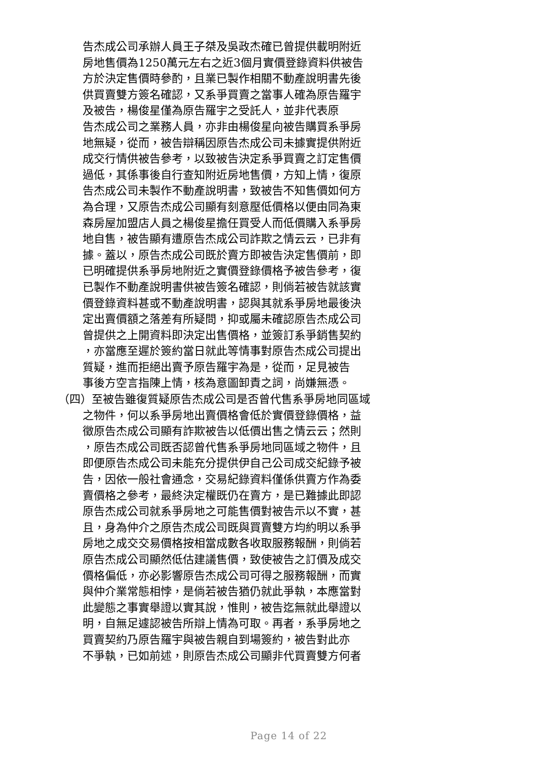告杰成公司承辦人員王子桀及吳政杰確已曾提供載明附近
房地售價為1250萬元左右之近3個月實價登錄資料供被告
方於決定售價時參酌，且業已製作相關不動產說明書先後
供買賣雙方簽名確認，又系爭買賣之當事人確為原告羅宇
及被告，楊俊星僅為原告羅宇之受託人，並非代表原
告杰成公司之業務人員，亦非由楊俊星向被告購買系爭房
地無疑，從而，被告辯稱因原告杰成公司未據實提供附近
成交行情供被告參考，以致被告決定系爭買賣之訂定售價
過低，其係事後自行查知附近房地售價，方知上情，復原
告杰成公司未製作不動產說明書，致被告不知售價如何方
為合理，又原告杰成公司顯有刻意壓低價格以便由同為東
森房屋加盟店人員之楊俊星擔任買受人而低價購入系爭房
地自售，被告顯有遭原告杰成公司詐欺之情云云，已非有
據。蓋以，原告杰成公司既於賣方即被告決定售價前，即
已明確提供系爭房地附近之實價登錄價格予被告參考，復
已製作不動產說明書供被告簽名確認，則倘若被告就該實
價登錄資料甚或不動產說明書，認與其就系爭房地最後決
定出賣價額之落差有所疑問，抑或屬未確認原告杰成公司
曾提供之上開資料即決定出售價格，並簽訂系爭銷售契約
，亦當應至遲於簽約當日就此等情事對原告杰成公司提出
質疑，進而拒絕出賣予原告羅宇為是，從而，足見被告
事後方空言指陳上情，核為意圖卸責之詞，尚嫌無憑。
（四）至被告雖復質疑原告杰成公司是否曾代售系爭房地同區域
之物件，何以系爭房地出賣價格會低於實價登錄價格，益
徵原告杰成公司顯有詐欺被告以低價出售之情云云；然則
，原告杰成公司既否認曾代售系爭房地同區域之物件，且
即便原告杰成公司未能充分提供伊自己公司成交紀錄予被
告，因依一般社會通念，交易紀錄資料僅係供賣方作為委
賣價格之參考，最終決定權既仍在賣方，是已難據此即認
原告杰成公司就系爭房地之可能售價對被告示以不實，甚
且，身為仲介之原告杰成公司既與買賣雙方均約明以系爭
房地之成交交易價格按相當成數各收取服務報酬，則倘若
原告杰成公司顯然低估建議售價，致使被告之訂價及成交
價格偏低，亦必影響原告杰成公司可得之服務報酬，而實
與仲介業常態相悖，是倘若被告猶仍就此爭執，本應當對
此變態之事實舉證以實其說，惟則，被告迄無就此舉證以
明，自無足遽認被告所辯上情為可取。再者，系爭房地之
買賣契約乃原告羅宇與被告親自到場簽約，被告對此亦
不爭執，已如前述，則原告杰成公司顯非代買賣雙方何者
Page 14 of 22